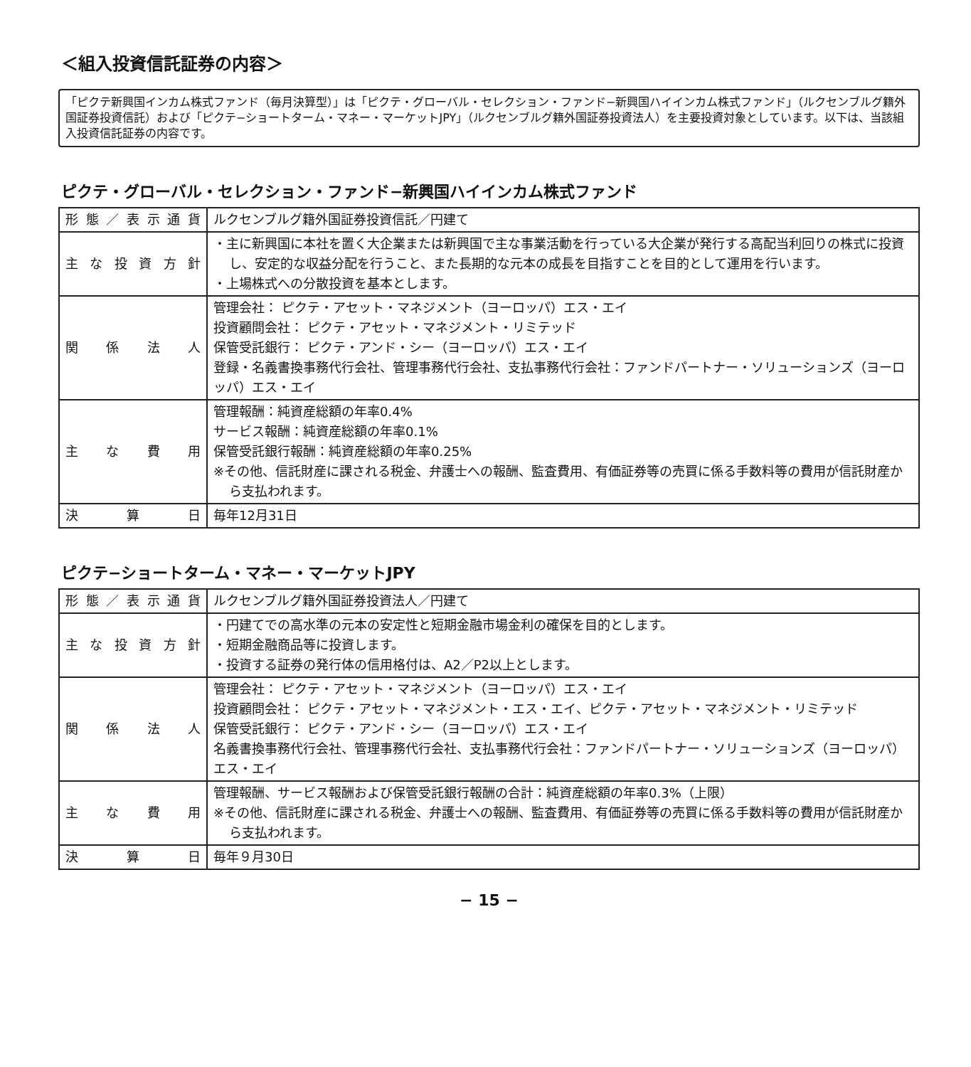＜組入投資信託証券の内容＞
「ピクテ新興国インカム株式ファンド（毎月決算型）」は「ピクテ・グローバル・セレクション・ファンド−新興国ハイインカム株式ファンド」（ルクセンブルグ籍外国証券投資信託）および「ピクテ−ショートターム・マネー・マーケットJPY」（ルクセンブルグ籍外国証券投資法人）を主要投資対象としています。以下は、当該組入投資信託証券の内容です。
ピクテ・グローバル・セレクション・ファンド−新興国ハイインカム株式ファンド
| 形態／表示通貨 | ルクセンブルグ籍外国証券投資信託／円建て |
| 主な投資方針 | ・主に新興国に本社を置く大企業または新興国で主な事業活動を行っている大企業が発行する高配当利回りの株式に投資し、安定的な収益分配を行うこと、また長期的な元本の成長を目指すことを目的として運用を行います。 ・上場株式への分散投資を基本とします。 |
| 関係法人 | 管理会社： ピクテ・アセット・マネジメント（ヨーロッパ）エス・エイ 投資顧問会社： ピクテ・アセット・マネジメント・リミテッド 保管受託銀行： ピクテ・アンド・シー（ヨーロッパ）エス・エイ 登録・名義書換事務代行会社、管理事務代行会社、支払事務代行会社：ファンドパートナー・ソリューションズ（ヨーロッパ）エス・エイ |
| 主な費用 | 管理報酬：純資産総額の年率0.4% サービス報酬：純資産総額の年率0.1% 保管受託銀行報酬：純資産総額の年率0.25% ※その他、信託財産に課される税金、弁護士への報酬、監査費用、有価証券等の売買に係る手数料等の費用が信託財産から支払われます。 |
| 決算日 | 毎年12月31日 |
ピクテ−ショートターム・マネー・マーケットJPY
| 形態／表示通貨 | ルクセンブルグ籍外国証券投資法人／円建て |
| 主な投資方針 | ・円建てでの高水準の元本の安定性と短期金融市場金利の確保を目的とします。 ・短期金融商品等に投資します。 ・投資する証券の発行体の信用格付は、A2／P2以上とします。 |
| 関係法人 | 管理会社： ピクテ・アセット・マネジメント（ヨーロッパ）エス・エイ 投資顧問会社： ピクテ・アセット・マネジメント・エス・エイ、ピクテ・アセット・マネジメント・リミテッド 保管受託銀行： ピクテ・アンド・シー（ヨーロッパ）エス・エイ 名義書換事務代行会社、管理事務代行会社、支払事務代行会社：ファンドパートナー・ソリューションズ（ヨーロッパ）エス・エイ |
| 主な費用 | 管理報酬、サービス報酬および保管受託銀行報酬の合計：純資産総額の年率0.3%（上限） ※その他、信託財産に課される税金、弁護士への報酬、監査費用、有価証券等の売買に係る手数料等の費用が信託財産から支払われます。 |
| 決算日 | 毎年９月30日 |
− 15 −